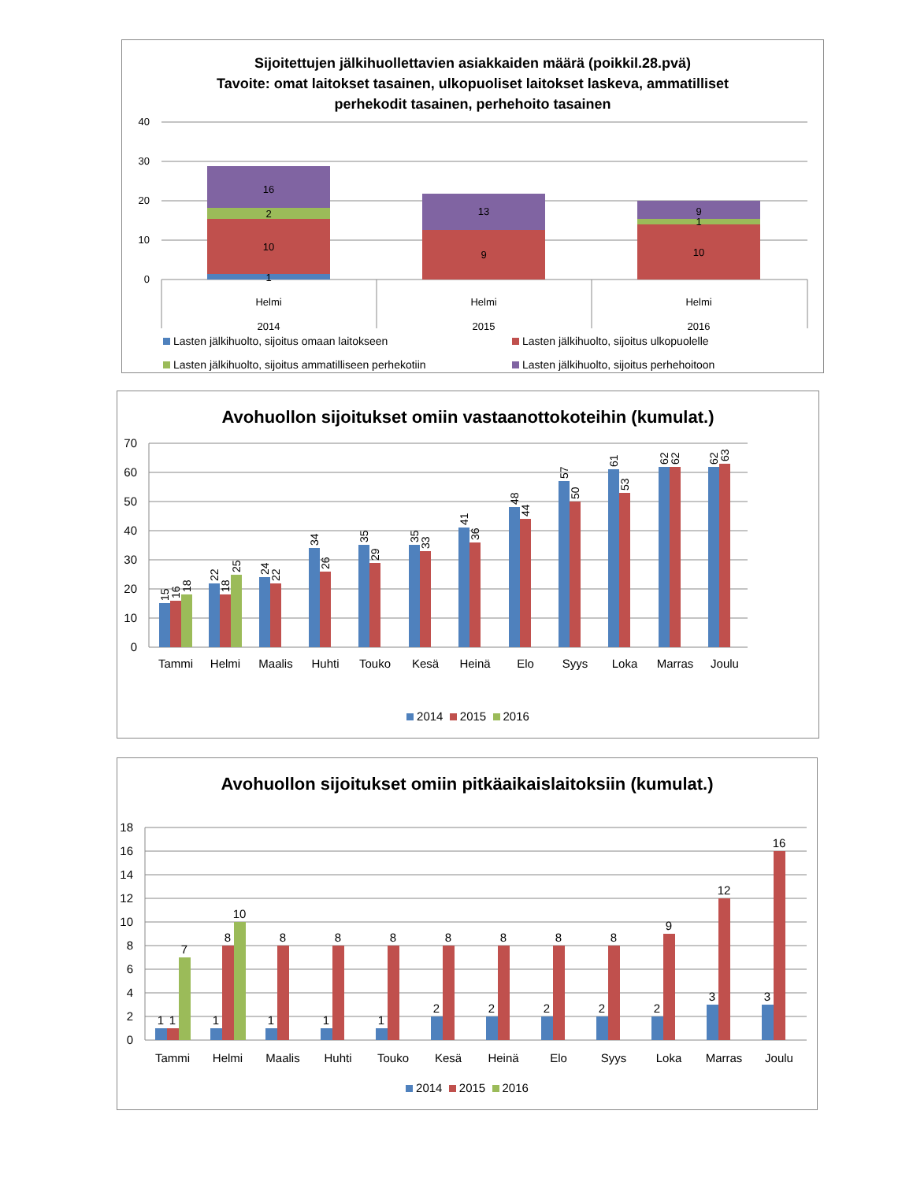Sijoitettujen jälkihuollettavien asiakkaiden määrä (poikkil.28.pvä)
Tavoite: omat laitokset tasainen, ulkopuoliset laitokset laskeva, ammatilliset
perhekodit tasainen, perhehoito tasainen
40
30
20
10
0
1
10
2
16
9
13
10
1
9
Helmi
2014
Helmi
2015
Helmi
2016
Lasten jälkihuolto, sijoitus omaan laitokseen Lasten jälkihuolto, sijoitus ulkopuolelle Lasten jälkihuolto, sijoitus ammatilliseen perhekotiin Lasten jälkihuolto, sijoitus perhehoitoon
Avohuollon sijoitukset omiin vastaanottokoteihin (kumulat.)
70
60
50
40
30
20
10
0
Tammi
Helmi
Maalis
Huhti
Touko
Kesä
Heinä
Elo
Syys
Loka
Marras
Joulu
15
16
18
22
18
25
24
22
34
26
35
29
35
33
41
36
48
44
57
50
61
53
62
62
62
63
2014 2015 2016
Avohuollon sijoitukset omiin pitkäaikaislaitoksiin (kumulat.)
18
16
14
12
10
8
6
4
2
0
1
1
7
1
8
10
1
8
1
8
1
8
2
8
2
8
2
8
2
8
2
9
3
12
3
16
Tammi
Helmi
Maalis
Huhti
Touko
Kesä
Heinä
Elo
Syys
Loka
Marras
Joulu
2014 2015 2016